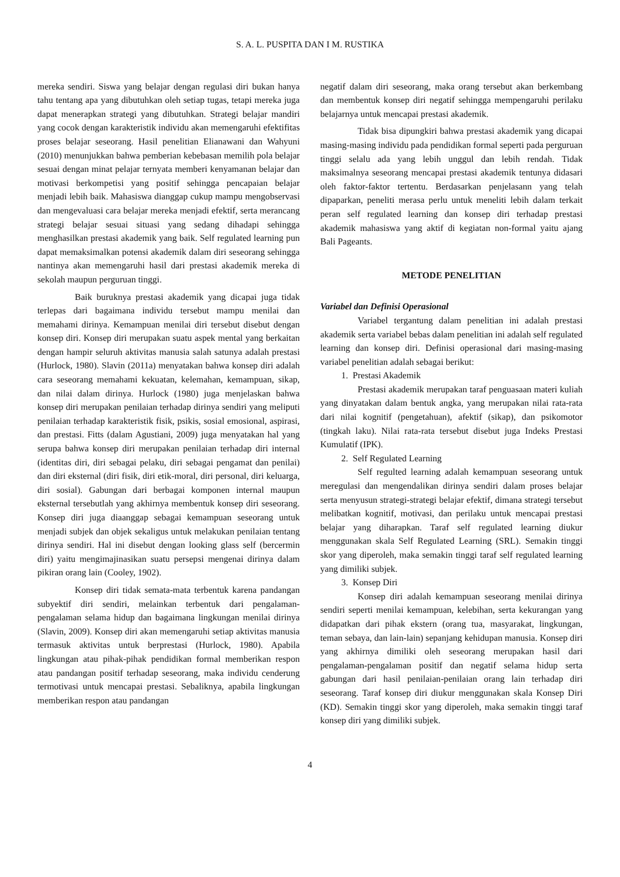S. A. L. PUSPITA DAN I M. RUSTIKA
mereka sendiri. Siswa yang belajar dengan regulasi diri bukan hanya tahu tentang apa yang dibutuhkan oleh setiap tugas, tetapi mereka juga dapat menerapkan strategi yang dibutuhkan. Strategi belajar mandiri yang cocok dengan karakteristik individu akan memengaruhi efektifitas proses belajar seseorang. Hasil penelitian Elianawani dan Wahyuni (2010) menunjukkan bahwa pemberian kebebasan memilih pola belajar sesuai dengan minat pelajar ternyata memberi kenyamanan belajar dan motivasi berkompetisi yang positif sehingga pencapaian belajar menjadi lebih baik. Mahasiswa dianggap cukup mampu mengobservasi dan mengevaluasi cara belajar mereka menjadi efektif, serta merancang strategi belajar sesuai situasi yang sedang dihadapi sehingga menghasilkan prestasi akademik yang baik. Self regulated learning pun dapat memaksimalkan potensi akademik dalam diri seseorang sehingga nantinya akan memengaruhi hasil dari prestasi akademik mereka di sekolah maupun perguruan tinggi.
Baik buruknya prestasi akademik yang dicapai juga tidak terlepas dari bagaimana individu tersebut mampu menilai dan memahami dirinya. Kemampuan menilai diri tersebut disebut dengan konsep diri. Konsep diri merupakan suatu aspek mental yang berkaitan dengan hampir seluruh aktivitas manusia salah satunya adalah prestasi (Hurlock, 1980). Slavin (2011a) menyatakan bahwa konsep diri adalah cara seseorang memahami kekuatan, kelemahan, kemampuan, sikap, dan nilai dalam dirinya. Hurlock (1980) juga menjelaskan bahwa konsep diri merupakan penilaian terhadap dirinya sendiri yang meliputi penilaian terhadap karakteristik fisik, psikis, sosial emosional, aspirasi, dan prestasi. Fitts (dalam Agustiani, 2009) juga menyatakan hal yang serupa bahwa konsep diri merupakan penilaian terhadap diri internal (identitas diri, diri sebagai pelaku, diri sebagai pengamat dan penilai) dan diri eksternal (diri fisik, diri etik-moral, diri personal, diri keluarga, diri sosial). Gabungan dari berbagai komponen internal maupun eksternal tersebutlah yang akhirnya membentuk konsep diri seseorang. Konsep diri juga diaanggap sebagai kemampuan seseorang untuk menjadi subjek dan objek sekaligus untuk melakukan penilaian tentang dirinya sendiri. Hal ini disebut dengan looking glass self (bercermin diri) yaitu mengimajinasikan suatu persepsi mengenai dirinya dalam pikiran orang lain (Cooley, 1902).
Konsep diri tidak semata-mata terbentuk karena pandangan subyektif diri sendiri, melainkan terbentuk dari pengalaman-pengalaman selama hidup dan bagaimana lingkungan menilai dirinya (Slavin, 2009). Konsep diri akan memengaruhi setiap aktivitas manusia termasuk aktivitas untuk berprestasi (Hurlock, 1980). Apabila lingkungan atau pihak-pihak pendidikan formal memberikan respon atau pandangan positif terhadap seseorang, maka individu cenderung termotivasi untuk mencapai prestasi. Sebaliknya, apabila lingkungan memberikan respon atau pandangan
negatif dalam diri seseorang, maka orang tersebut akan berkembang dan membentuk konsep diri negatif sehingga mempengaruhi perilaku belajarnya untuk mencapai prestasi akademik.
Tidak bisa dipungkiri bahwa prestasi akademik yang dicapai masing-masing individu pada pendidikan formal seperti pada perguruan tinggi selalu ada yang lebih unggul dan lebih rendah. Tidak maksimalnya seseorang mencapai prestasi akademik tentunya didasari oleh faktor-faktor tertentu. Berdasarkan penjelasann yang telah dipaparkan, peneliti merasa perlu untuk meneliti lebih dalam terkait peran self regulated learning dan konsep diri terhadap prestasi akademik mahasiswa yang aktif di kegiatan non-formal yaitu ajang Bali Pageants.
METODE PENELITIAN
Variabel dan Definisi Operasional
Variabel tergantung dalam penelitian ini adalah prestasi akademik serta variabel bebas dalam penelitian ini adalah self regulated learning dan konsep diri. Definisi operasional dari masing-masing variabel penelitian adalah sebagai berikut:
1. Prestasi Akademik
Prestasi akademik merupakan taraf penguasaan materi kuliah yang dinyatakan dalam bentuk angka, yang merupakan nilai rata-rata dari nilai kognitif (pengetahuan), afektif (sikap), dan psikomotor (tingkah laku). Nilai rata-rata tersebut disebut juga Indeks Prestasi Kumulatif (IPK).
2. Self Regulated Learning
Self regulted learning adalah kemampuan seseorang untuk meregulasi dan mengendalikan dirinya sendiri dalam proses belajar serta menyusun strategi-strategi belajar efektif, dimana strategi tersebut melibatkan kognitif, motivasi, dan perilaku untuk mencapai prestasi belajar yang diharapkan. Taraf self regulated learning diukur menggunakan skala Self Regulated Learning (SRL). Semakin tinggi skor yang diperoleh, maka semakin tinggi taraf self regulated learning yang dimiliki subjek.
3. Konsep Diri
Konsep diri adalah kemampuan seseorang menilai dirinya sendiri seperti menilai kemampuan, kelebihan, serta kekurangan yang didapatkan dari pihak ekstern (orang tua, masyarakat, lingkungan, teman sebaya, dan lain-lain) sepanjang kehidupan manusia. Konsep diri yang akhirnya dimiliki oleh seseorang merupakan hasil dari pengalaman-pengalaman positif dan negatif selama hidup serta gabungan dari hasil penilaian-penilaian orang lain terhadap diri seseorang. Taraf konsep diri diukur menggunakan skala Konsep Diri (KD). Semakin tinggi skor yang diperoleh, maka semakin tinggi taraf konsep diri yang dimiliki subjek.
4